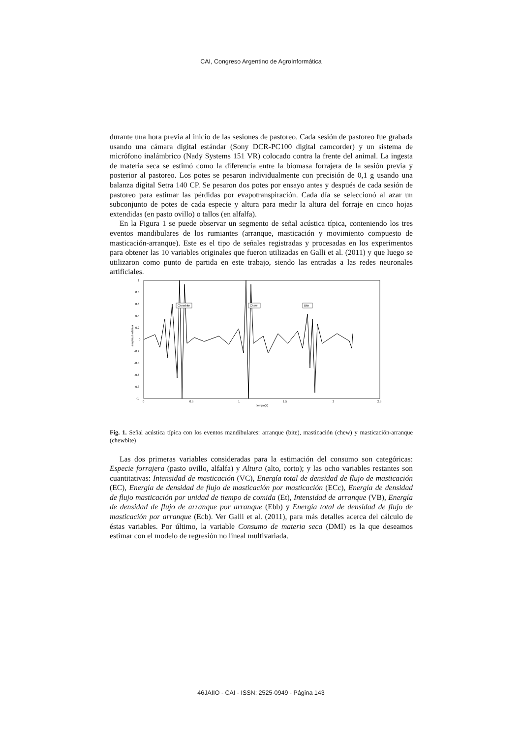CAI, Congreso Argentino de AgroInformática
durante una hora previa al inicio de las sesiones de pastoreo. Cada sesión de pastoreo fue grabada usando una cámara digital estándar (Sony DCR-PC100 digital camcorder) y un sistema de micrófono inalámbrico (Nady Systems 151 VR) colocado contra la frente del animal. La ingesta de materia seca se estimó como la diferencia entre la biomasa forrajera de la sesión previa y posterior al pastoreo. Los potes se pesaron individualmente con precisión de 0,1 g usando una balanza digital Setra 140 CP. Se pesaron dos potes por ensayo antes y después de cada sesión de pastoreo para estimar las pérdidas por evapotranspiración. Cada día se seleccionó al azar un subconjunto de potes de cada especie y altura para medir la altura del forraje en cinco hojas extendidas (en pasto ovillo) o tallos (en alfalfa).
En la Figura 1 se puede observar un segmento de señal acústica típica, conteniendo los tres eventos mandibulares de los rumiantes (arranque, masticación y movimiento compuesto de masticación-arranque). Este es el tipo de señales registradas y procesadas en los experimentos para obtener las 10 variables originales que fueron utilizadas en Galli et al. (2011) y que luego se utilizaron como punto de partida en este trabajo, siendo las entradas a las redes neuronales artificiales.
1
0.8
0.6
0.4
0.2
0
-0.2
-0.4
-0.6
-0.8
-1
0
0.5
1
1.5
2
2.5
tiempo(s)
amplitud relativa
Chewbite
Chew
Bite
Fig. 1. Señal acústica típica con los eventos mandibulares: arranque (bite), masticación (chew) y masticación-arranque (chewbite)
Las dos primeras variables consideradas para la estimación del consumo son categóricas: Especie forrajera (pasto ovillo, alfalfa) y Altura (alto, corto); y las ocho variables restantes son cuantitativas: Intensidad de masticación (VC), Energía total de densidad de flujo de masticación (EC), Energía de densidad de flujo de masticación por masticación (ECc), Energía de densidad de flujo masticación por unidad de tiempo de comida (Et), Intensidad de arranque (VB), Energía de densidad de flujo de arranque por arranque (Ebb) y Energía total de densidad de flujo de masticación por arranque (Ecb). Ver Galli et al. (2011), para más detalles acerca del cálculo de éstas variables. Por último, la variable Consumo de materia seca (DMI) es la que deseamos estimar con el modelo de regresión no lineal multivariada.
46JAIIO - CAI - ISSN: 2525-0949 - Página 143